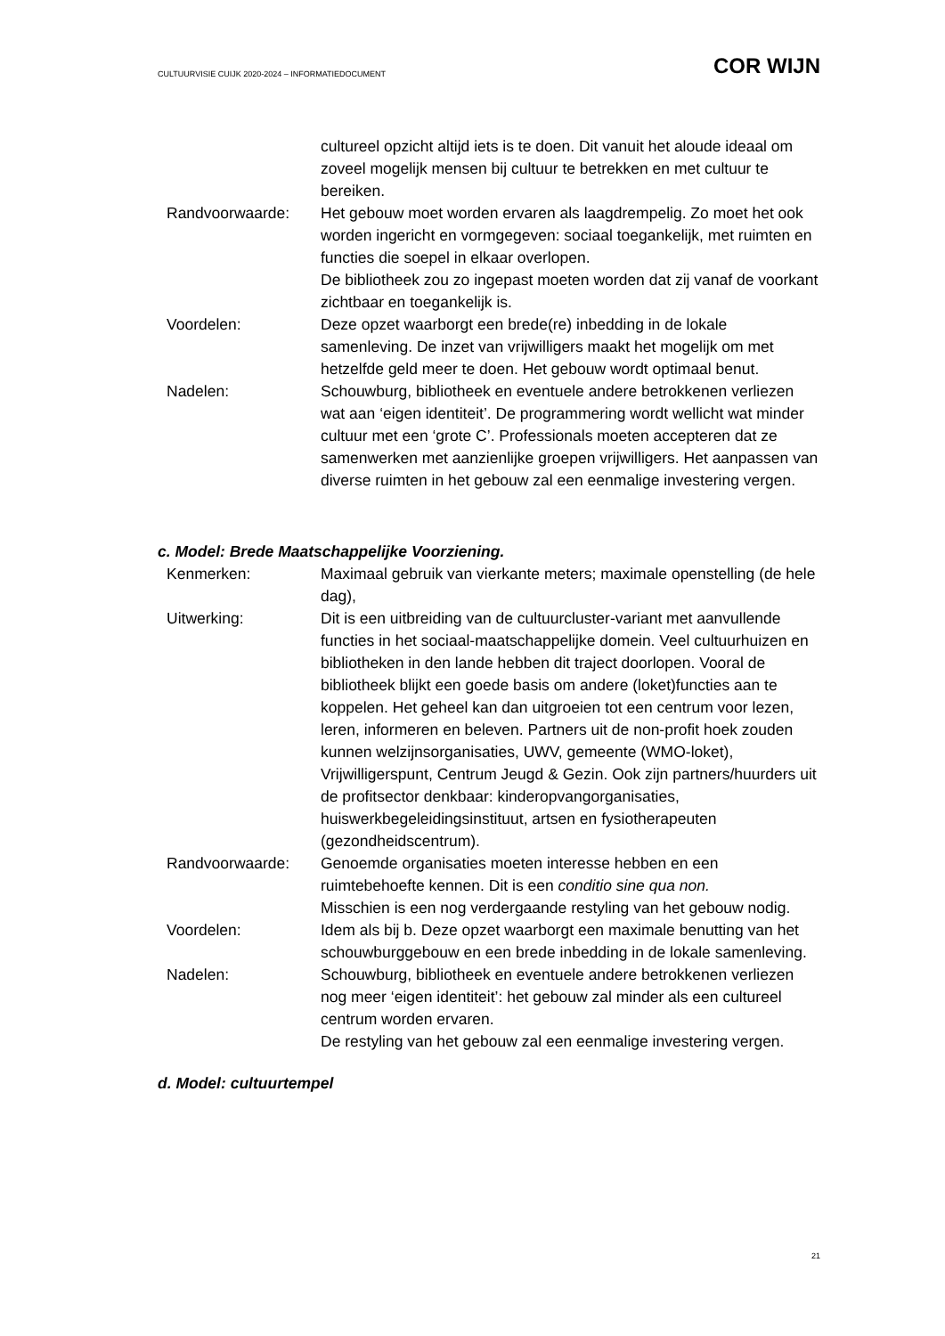CULTUURVISIE CUIJK 2020-2024 – INFORMATIEDOCUMENT COR WIJN
cultureel opzicht altijd iets is te doen. Dit vanuit het aloude ideaal om zoveel mogelijk mensen bij cultuur te betrekken en met cultuur te bereiken.
Randvoorwaarde: Het gebouw moet worden ervaren als laagdrempelig. Zo moet het ook worden ingericht en vormgegeven: sociaal toegankelijk, met ruimten en functies die soepel in elkaar overlopen.
De bibliotheek zou zo ingepast moeten worden dat zij vanaf de voorkant zichtbaar en toegankelijk is.
Voordelen: Deze opzet waarborgt een brede(re) inbedding in de lokale samenleving. De inzet van vrijwilligers maakt het mogelijk om met hetzelfde geld meer te doen. Het gebouw wordt optimaal benut.
Nadelen: Schouwburg, bibliotheek en eventuele andere betrokkenen verliezen wat aan ‘eigen identiteit’. De programmering wordt wellicht wat minder cultuur met een ‘grote C’. Professionals moeten accepteren dat ze samenwerken met aanzienlijke groepen vrijwilligers. Het aanpassen van diverse ruimten in het gebouw zal een eenmalige investering vergen.
c. Model: Brede Maatschappelijke Voorziening.
Kenmerken: Maximaal gebruik van vierkante meters; maximale openstelling (de hele dag),
Uitwerking: Dit is een uitbreiding van de cultuurcluster-variant met aanvullende functies in het sociaal-maatschappelijke domein. Veel cultuurhuizen en bibliotheken in den lande hebben dit traject doorlopen. Vooral de bibliotheek blijkt een goede basis om andere (loket)functies aan te koppelen. Het geheel kan dan uitgroeien tot een centrum voor lezen, leren, informeren en beleven. Partners uit de non-profit hoek zouden kunnen welzijnsorganisaties, UWV, gemeente (WMO-loket), Vrijwilligerspunt, Centrum Jeugd & Gezin. Ook zijn partners/huurders uit de profitsector denkbaar: kinderopvangorganisaties, huiswerkbegeleidingsinstituut, artsen en fysiotherapeuten (gezondheidscentrum).
Randvoorwaarde: Genoemde organisaties moeten interesse hebben en een ruimtebehoefte kennen. Dit is een conditio sine qua non.
Misschien is een nog verdergaande restyling van het gebouw nodig.
Voordelen: Idem als bij b. Deze opzet waarborgt een maximale benutting van het schouwburggebouw en een brede inbedding in de lokale samenleving.
Nadelen: Schouwburg, bibliotheek en eventuele andere betrokkenen verliezen nog meer ‘eigen identiteit’: het gebouw zal minder als een cultureel centrum worden ervaren.
De restyling van het gebouw zal een eenmalige investering vergen.
d. Model: cultuurtempel
21